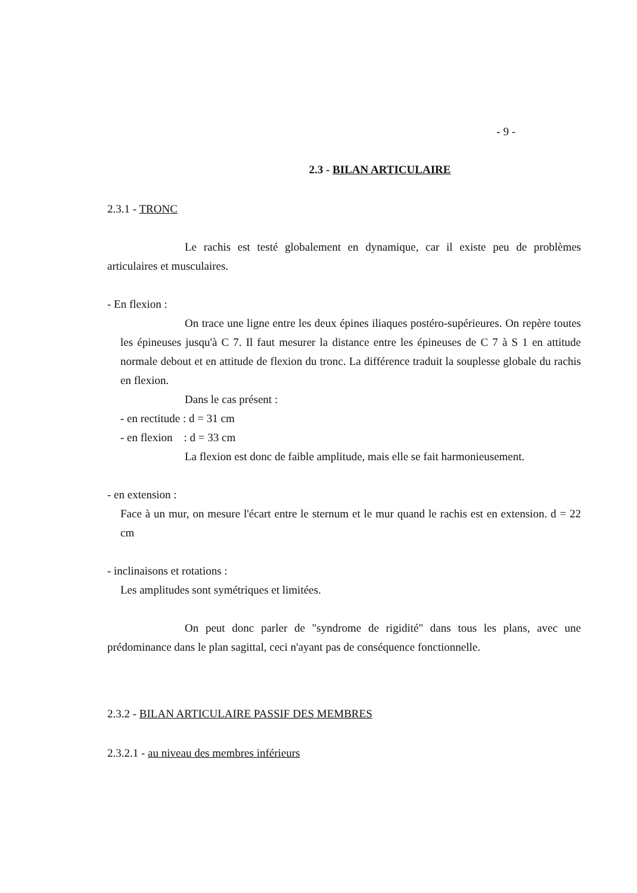- 9 -
2.3 - BILAN ARTICULAIRE
2.3.1 - TRONC
Le rachis est testé globalement en dynamique, car il existe peu de problèmes articulaires et musculaires.
- En flexion :
On trace une ligne entre les deux épines iliaques postéro-supérieures. On repère toutes les épineuses jusqu'à C 7. Il faut mesurer la distance entre les épineuses de C 7 à S 1 en attitude normale debout et en attitude de flexion du tronc. La différence traduit la souplesse globale du rachis en flexion.
Dans le cas présent :
- en rectitude : d = 31 cm
- en flexion : d = 33 cm
La flexion est donc de faible amplitude, mais elle se fait harmonieusement.
- en extension :
Face à un mur, on mesure l'écart entre le sternum et le mur quand le rachis est en extension. d = 22 cm
- inclinaisons et rotations :
Les amplitudes sont symétriques et limitées.
On peut donc parler de "syndrome de rigidité" dans tous les plans, avec une prédominance dans le plan sagittal, ceci n'ayant pas de conséquence fonctionnelle.
2.3.2 - BILAN ARTICULAIRE PASSIF DES MEMBRES
2.3.2.1 - au niveau des membres inférieurs